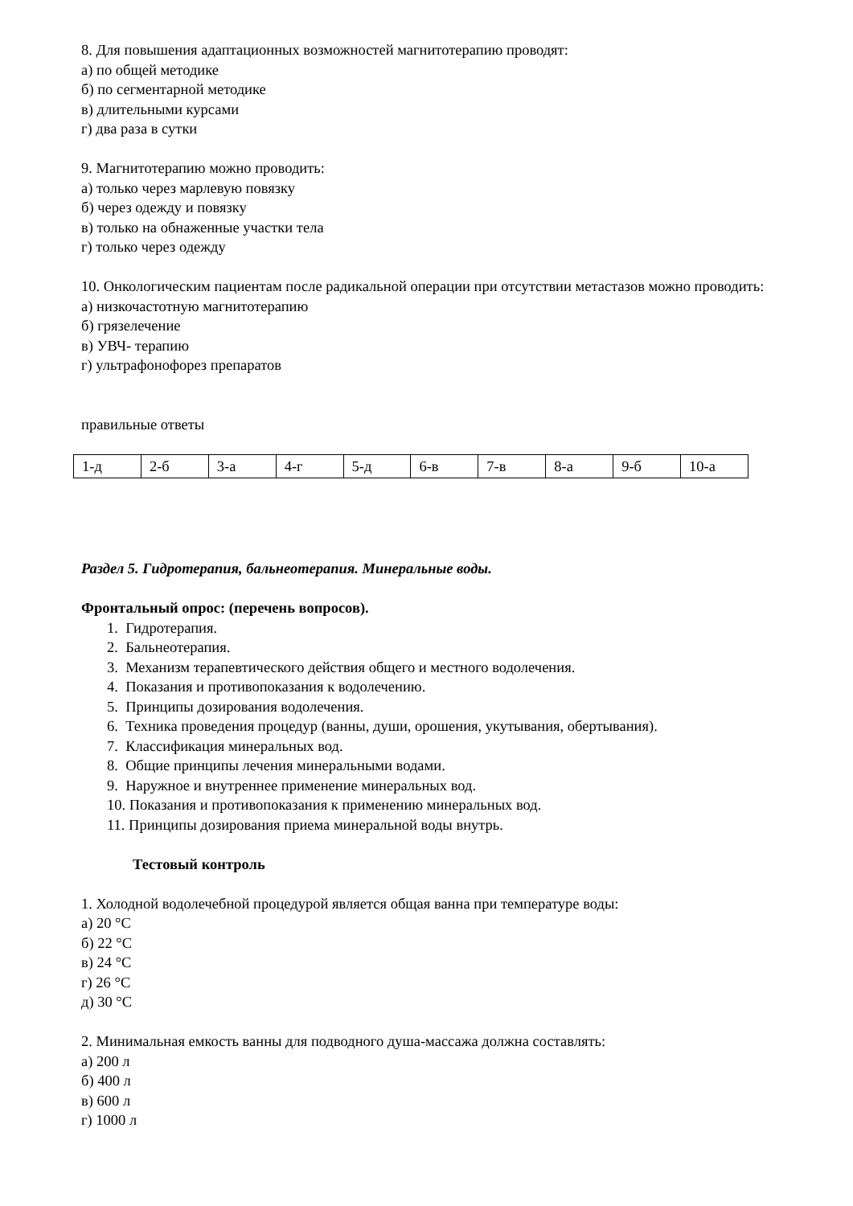8. Для повышения адаптационных возможностей магнитотерапию проводят:
а) по общей методике
б) по сегментарной методике
в) длительными курсами
г) два раза в сутки
9. Магнитотерапию можно проводить:
а) только через марлевую повязку
б) через одежду и повязку
в) только на обнаженные участки тела
г) только через одежду
10. Онкологическим пациентам после радикальной операции при отсутствии метастазов можно проводить:
а) низкочастотную магнитотерапию
б) грязелечение
в) УВЧ- терапию
г) ультрафонофорез препаратов
правильные ответы
| 1-д | 2-б | 3-а | 4-г | 5-д | 6-в | 7-в | 8-а | 9-б | 10-а |
Раздел 5. Гидротерапия, бальнеотерапия. Минеральные воды.
Фронтальный опрос: (перечень вопросов).
1. Гидротерапия.
2. Бальнеотерапия.
3. Механизм терапевтического действия общего и местного водолечения.
4. Показания и противопоказания к водолечению.
5. Принципы дозирования водолечения.
6. Техника проведения процедур (ванны, души, орошения, укутывания, обертывания).
7. Классификация минеральных вод.
8. Общие принципы лечения минеральными водами.
9. Наружное и внутреннее применение минеральных вод.
10. Показания и противопоказания к применению минеральных вод.
11. Принципы дозирования приема минеральной воды внутрь.
Тестовый контроль
1. Холодной водолечебной процедурой является общая ванна при температуре воды:
а) 20 °С
б) 22 °С
в) 24 °С
г) 26 °С
д) 30 °С
2. Минимальная емкость ванны для подводного душа-массажа должна составлять:
а) 200 л
б) 400 л
в) 600 л
г) 1000 л